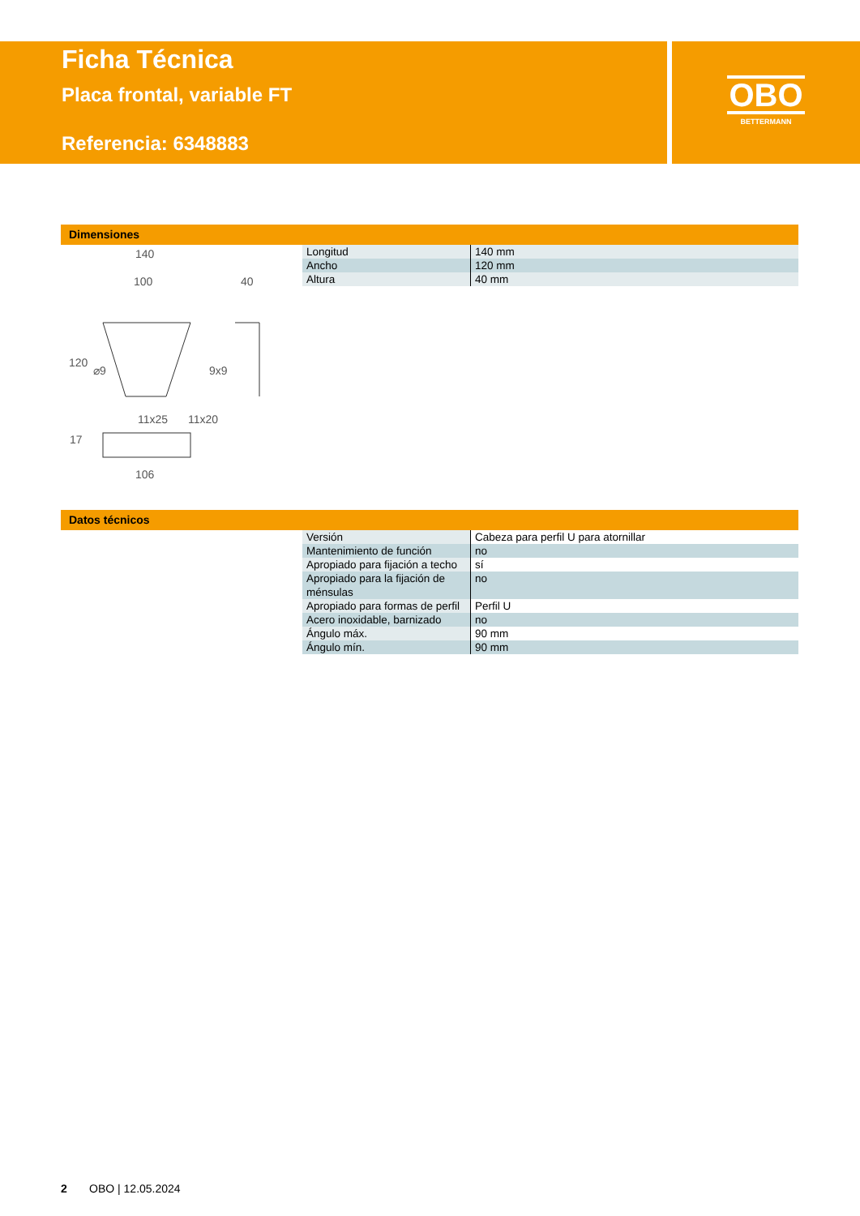Ficha Técnica
Placa frontal, variable FT
Referencia: 6348883
OBO
BETTERMANN
Dimensiones
140
100
40
120
⌀9
9x9
11x25
11x20
17
106
| Longitud | 140 mm |
| Ancho | 120 mm |
| Altura | 40 mm |
Datos técnicos
| Versión | Cabeza para perfil U para atornillar |
| Mantenimiento de función | no |
| Apropiado para fijación a techo | sí |
| Apropiado para la fijación de ménsulas | no |
| Apropiado para formas de perfil | Perfil U |
| Acero inoxidable, barnizado | no |
| Ángulo máx. | 90 mm |
| Ángulo mín. | 90 mm |
2 OBO | 12.05.2024